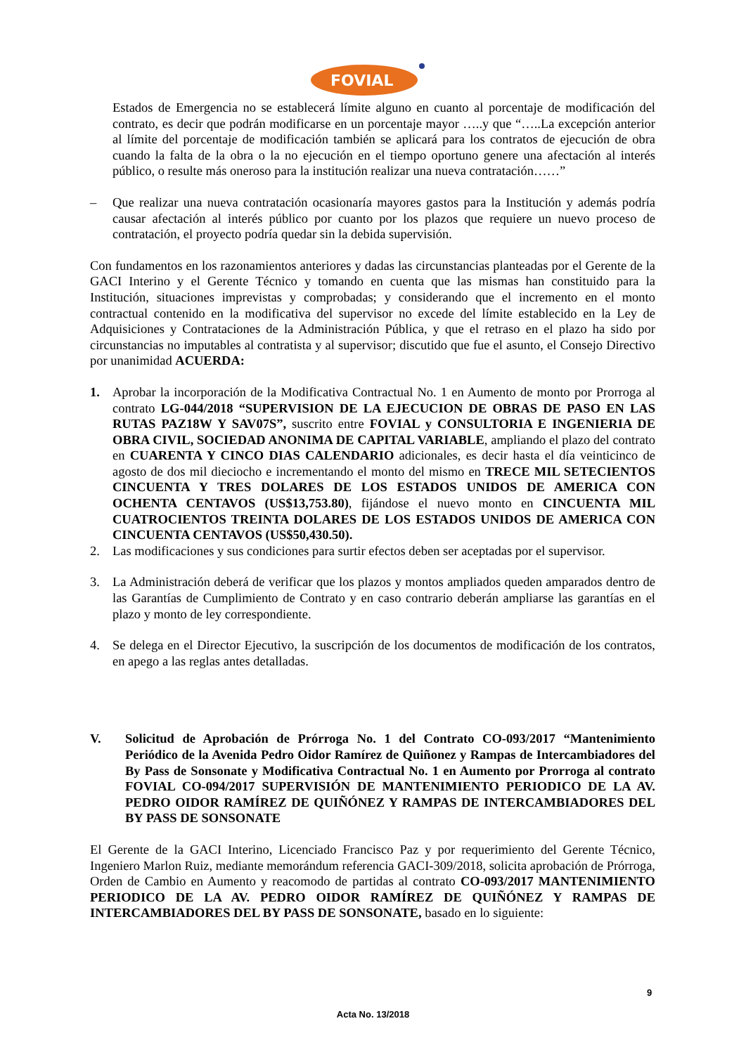FOVIAL
Estados de Emergencia no se establecerá límite alguno en cuanto al porcentaje de modificación del contrato, es decir que podrán modificarse en un porcentaje mayor …..y que “…..La excepción anterior al límite del porcentaje de modificación también se aplicará para los contratos de ejecución de obra cuando la falta de la obra o la no ejecución en el tiempo oportuno genere una afectación al interés público, o resulte más oneroso para la institución realizar una nueva contratación……”
– Que realizar una nueva contratación ocasionaría mayores gastos para la Institución y además podría causar afectación al interés público por cuanto por los plazos que requiere un nuevo proceso de contratación, el proyecto podría quedar sin la debida supervisión.
Con fundamentos en los razonamientos anteriores y dadas las circunstancias planteadas por el Gerente de la GACI Interino y el Gerente Técnico y tomando en cuenta que las mismas han constituido para la Institución, situaciones imprevistas y comprobadas; y considerando que el incremento en el monto contractual contenido en la modificativa del supervisor no excede del límite establecido en la Ley de Adquisiciones y Contrataciones de la Administración Pública, y que el retraso en el plazo ha sido por circunstancias no imputables al contratista y al supervisor; discutido que fue el asunto, el Consejo Directivo por unanimidad ACUERDA:
1. Aprobar la incorporación de la Modificativa Contractual No. 1 en Aumento de monto por Prorroga al contrato LG-044/2018 “SUPERVISION DE LA EJECUCION DE OBRAS DE PASO EN LAS RUTAS PAZ18W Y SAV07S”, suscrito entre FOVIAL y CONSULTORIA E INGENIERIA DE OBRA CIVIL, SOCIEDAD ANONIMA DE CAPITAL VARIABLE, ampliando el plazo del contrato en CUARENTA Y CINCO DIAS CALENDARIO adicionales, es decir hasta el día veinticinco de agosto de dos mil dieciocho e incrementando el monto del mismo en TRECE MIL SETECIENTOS CINCUENTA Y TRES DOLARES DE LOS ESTADOS UNIDOS DE AMERICA CON OCHENTA CENTAVOS (US$13,753.80), fijándose el nuevo monto en CINCUENTA MIL CUATROCIENTOS TREINTA DOLARES DE LOS ESTADOS UNIDOS DE AMERICA CON CINCUENTA CENTAVOS (US$50,430.50).
2. Las modificaciones y sus condiciones para surtir efectos deben ser aceptadas por el supervisor.
3. La Administración deberá de verificar que los plazos y montos ampliados queden amparados dentro de las Garantías de Cumplimiento de Contrato y en caso contrario deberán ampliarse las garantías en el plazo y monto de ley correspondiente.
4. Se delega en el Director Ejecutivo, la suscripción de los documentos de modificación de los contratos, en apego a las reglas antes detalladas.
V. Solicitud de Aprobación de Prórroga No. 1 del Contrato CO-093/2017 “Mantenimiento Periódico de la Avenida Pedro Oidor Ramírez de Quiñonez y Rampas de Intercambiadores del By Pass de Sonsonate y Modificativa Contractual No. 1 en Aumento por Prorroga al contrato FOVIAL CO-094/2017 SUPERVISIÓN DE MANTENIMIENTO PERIODICO DE LA AV. PEDRO OIDOR RAMÍREZ DE QUIÑÓNEZ Y RAMPAS DE INTERCAMBIADORES DEL BY PASS DE SONSONATE
El Gerente de la GACI Interino, Licenciado Francisco Paz y por requerimiento del Gerente Técnico, Ingeniero Marlon Ruiz, mediante memorándum referencia GACI-309/2018, solicita aprobación de Prórroga, Orden de Cambio en Aumento y reacomodo de partidas al contrato CO-093/2017 MANTENIMIENTO PERIODICO DE LA AV. PEDRO OIDOR RAMÍREZ DE QUIÑÓNEZ Y RAMPAS DE INTERCAMBIADORES DEL BY PASS DE SONSONATE, basado en lo siguiente:
9
Acta No. 13/2018